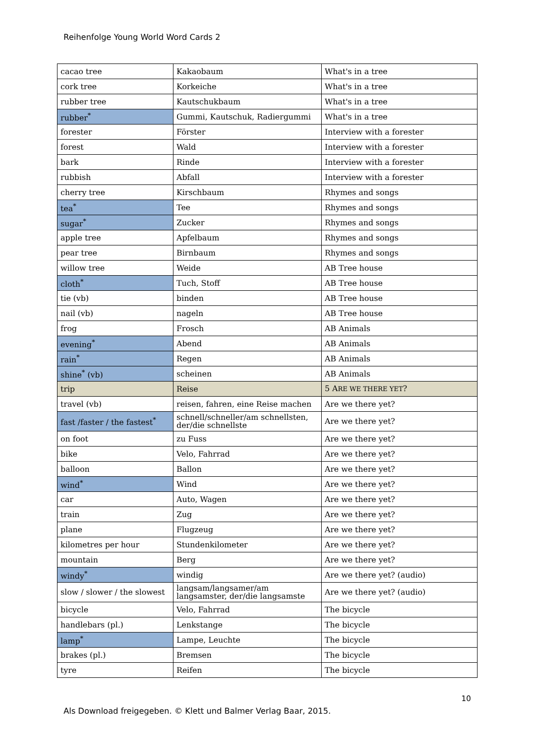Reihenfolge Young World Word Cards 2
| cacao tree | Kakaobaum | What's in a tree |
| cork tree | Korkeiche | What's in a tree |
| rubber tree | Kautschukbaum | What's in a tree |
| rubber<sup>*</sup> | Gummi, Kautschuk, Radiergummi | What's in a tree |
| forester | Förster | Interview with a forester |
| forest | Wald | Interview with a forester |
| bark | Rinde | Interview with a forester |
| rubbish | Abfall | Interview with a forester |
| cherry tree | Kirschbaum | Rhymes and songs |
| tea<sup>*</sup> | Tee | Rhymes and songs |
| sugar<sup>*</sup> | Zucker | Rhymes and songs |
| apple tree | Apfelbaum | Rhymes and songs |
| pear tree | Birnbaum | Rhymes and songs |
| willow tree | Weide | AB Tree house |
| cloth<sup>*</sup> | Tuch, Stoff | AB Tree house |
| tie (vb) | binden | AB Tree house |
| nail (vb) | nageln | AB Tree house |
| frog | Frosch | AB Animals |
| evening<sup>*</sup> | Abend | AB Animals |
| rain<sup>*</sup> | Regen | AB Animals |
| shine<sup>*</sup> (vb) | scheinen | AB Animals |
| trip | Reise | 5 A RE WE THERE YET ? |
| travel (vb) | reisen, fahren, eine Reise machen | Are we there yet? |
| fast /faster / the fastest<sup>*</sup> | schnell/schneller/am schnellsten, der/die schnellste | Are we there yet? |
| on foot | zu Fuss | Are we there yet? |
| bike | Velo, Fahrrad | Are we there yet? |
| balloon | Ballon | Are we there yet? |
| wind<sup>*</sup> | Wind | Are we there yet? |
| car | Auto, Wagen | Are we there yet? |
| train | Zug | Are we there yet? |
| plane | Flugzeug | Are we there yet? |
| kilometres per hour | Stundenkilometer | Are we there yet? |
| mountain | Berg | Are we there yet? |
| windy<sup>*</sup> | windig | Are we there yet? (audio) |
| slow / slower / the slowest | langsam/langsamer/am langsamster, der/die langsamste | Are we there yet? (audio) |
| bicycle | Velo, Fahrrad | The bicycle |
| handlebars (pl.) | Lenkstange | The bicycle |
| lamp<sup>*</sup> | Lampe, Leuchte | The bicycle |
| brakes (pl.) | Bremsen | The bicycle |
| tyre | Reifen | The bicycle |
10
Als Download freigegeben. © Klett und Balmer Verlag Baar, 2015.